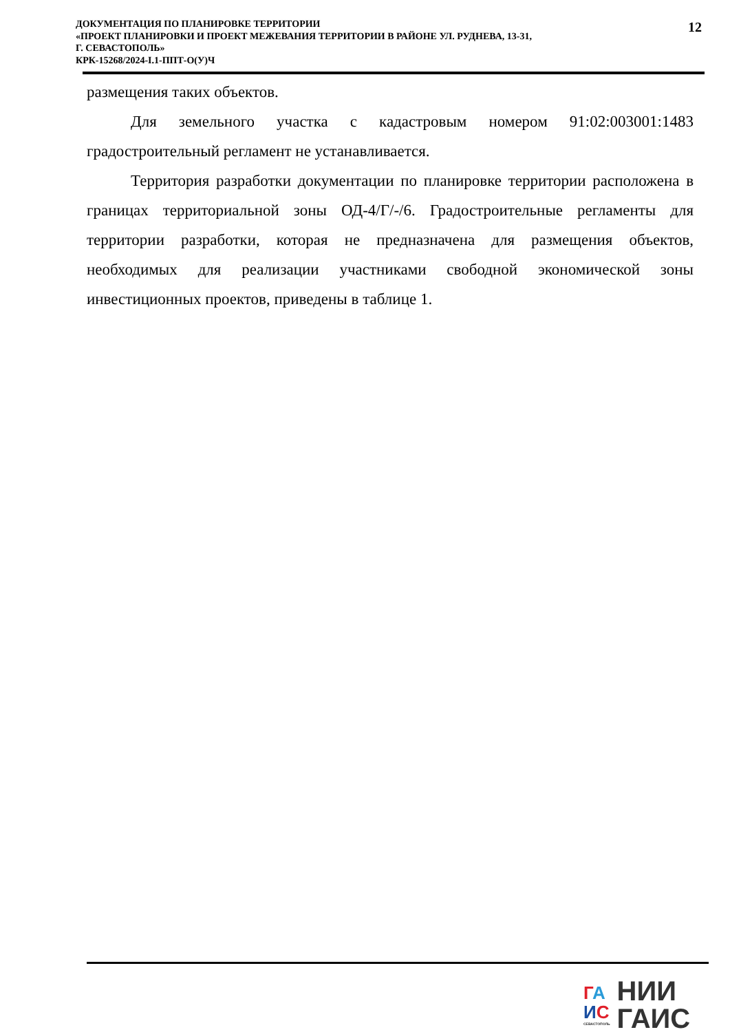ДОКУМЕНТАЦИЯ ПО ПЛАНИРОВКЕ ТЕРРИТОРИИ
«ПРОЕКТ ПЛАНИРОВКИ И ПРОЕКТ МЕЖЕВАНИЯ ТЕРРИТОРИИ В РАЙОНЕ УЛ. РУДНЕВА, 13-31,
Г. СЕВАСТОПОЛЬ»
КРК-15268/2024-I.1-ППТ-О(У)Ч
12
размещения таких объектов.
Для земельного участка с кадастровым номером 91:02:003001:1483 градостроительный регламент не устанавливается.
Территория разработки документации по планировке территории расположена в границах территориальной зоны ОД-4/Г/-/6. Градостроительные регламенты для территории разработки, которая не предназначена для размещения объектов, необходимых для реализации участниками свободной экономической зоны инвестиционных проектов, приведены в таблице 1.
ГА
ИС
СЕВАСТОПОЛЬ
НИИ
ГАИС